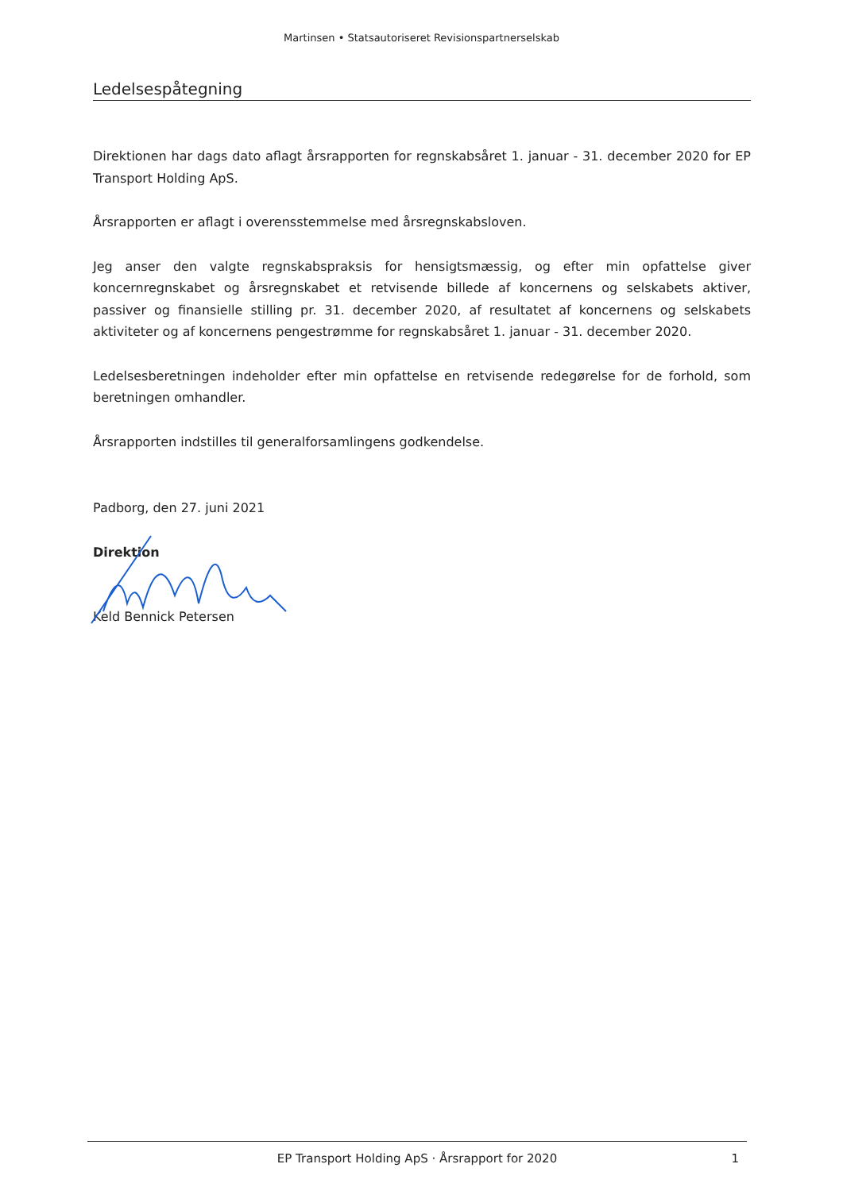Martinsen • Statsautoriseret Revisionspartnerselskab
Ledelsespåtegning
Direktionen har dags dato aflagt årsrapporten for regnskabsåret 1. januar - 31. december 2020 for EP Transport Holding ApS.
Årsrapporten er aflagt i overensstemmelse med årsregnskabsloven.
Jeg anser den valgte regnskabspraksis for hensigtsmæssig, og efter min opfattelse giver koncernregnskabet og årsregnskabet et retvisende billede af koncernens og selskabets aktiver, passiver og finansielle stilling pr. 31. december 2020, af resultatet af koncernens og selskabets aktiviteter og af koncernens pengestrømme for regnskabsåret 1. januar - 31. december 2020.
Ledelsesberetningen indeholder efter min opfattelse en retvisende redegørelse for de forhold, som beretningen omhandler.
Årsrapporten indstilles til generalforsamlingens godkendelse.
Padborg, den 27. juni 2021
Direktion
Keld Bennick Petersen
EP Transport Holding ApS · Årsrapport for 2020 1